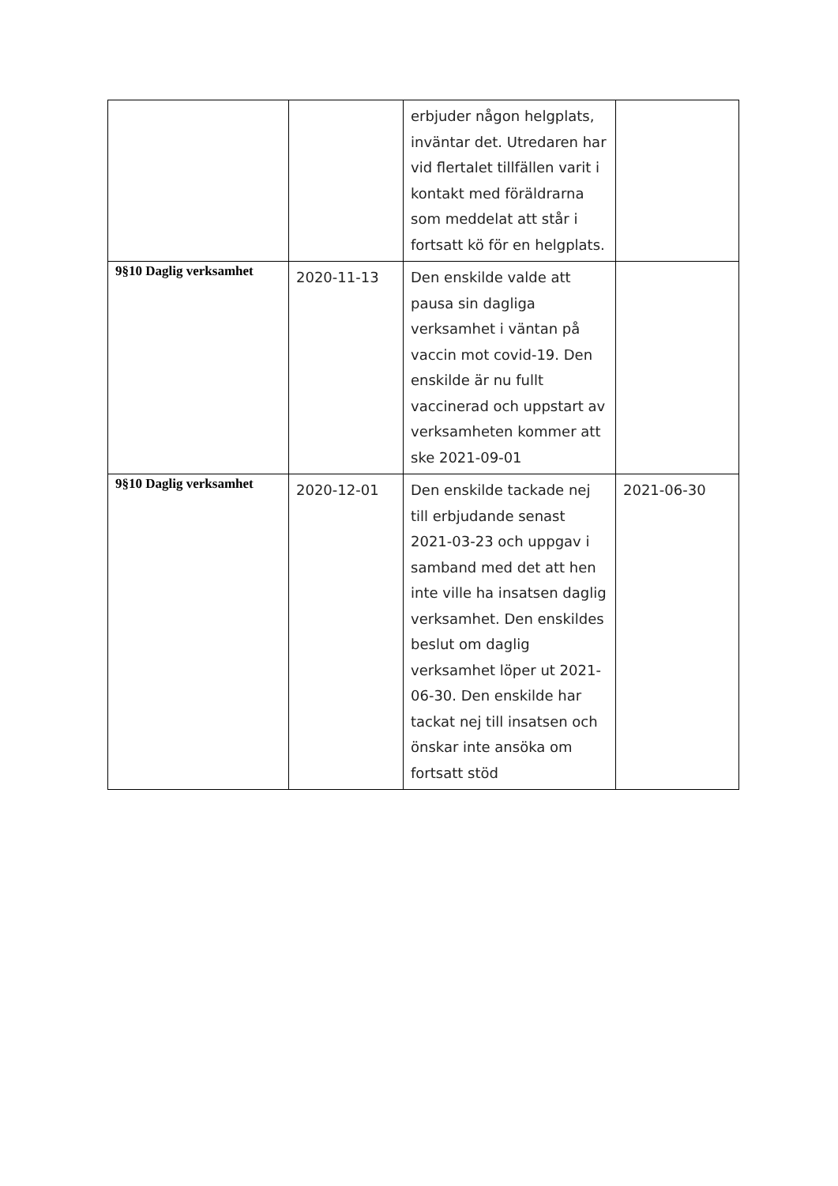| | | erbjuder någon helgplats, inväntar det. Utredaren har vid flertalet tillfällen varit i kontakt med föräldrarna som meddelat att står i fortsatt kö för en helgplats. | |
| 9§10 Daglig verksamhet | 2020-11-13 | Den enskilde valde att pausa sin dagliga verksamhet i väntan på vaccin mot covid-19. Den enskilde är nu fullt vaccinerad och uppstart av verksamheten kommer att ske 2021-09-01 | |
| 9§10 Daglig verksamhet | 2020-12-01 | Den enskilde tackade nej till erbjudande senast 2021-03-23 och uppgav i samband med det att hen inte ville ha insatsen daglig verksamhet. Den enskildes beslut om daglig verksamhet löper ut 2021-06-30. Den enskilde har tackat nej till insatsen och önskar inte ansöka om fortsatt stöd | 2021-06-30 |